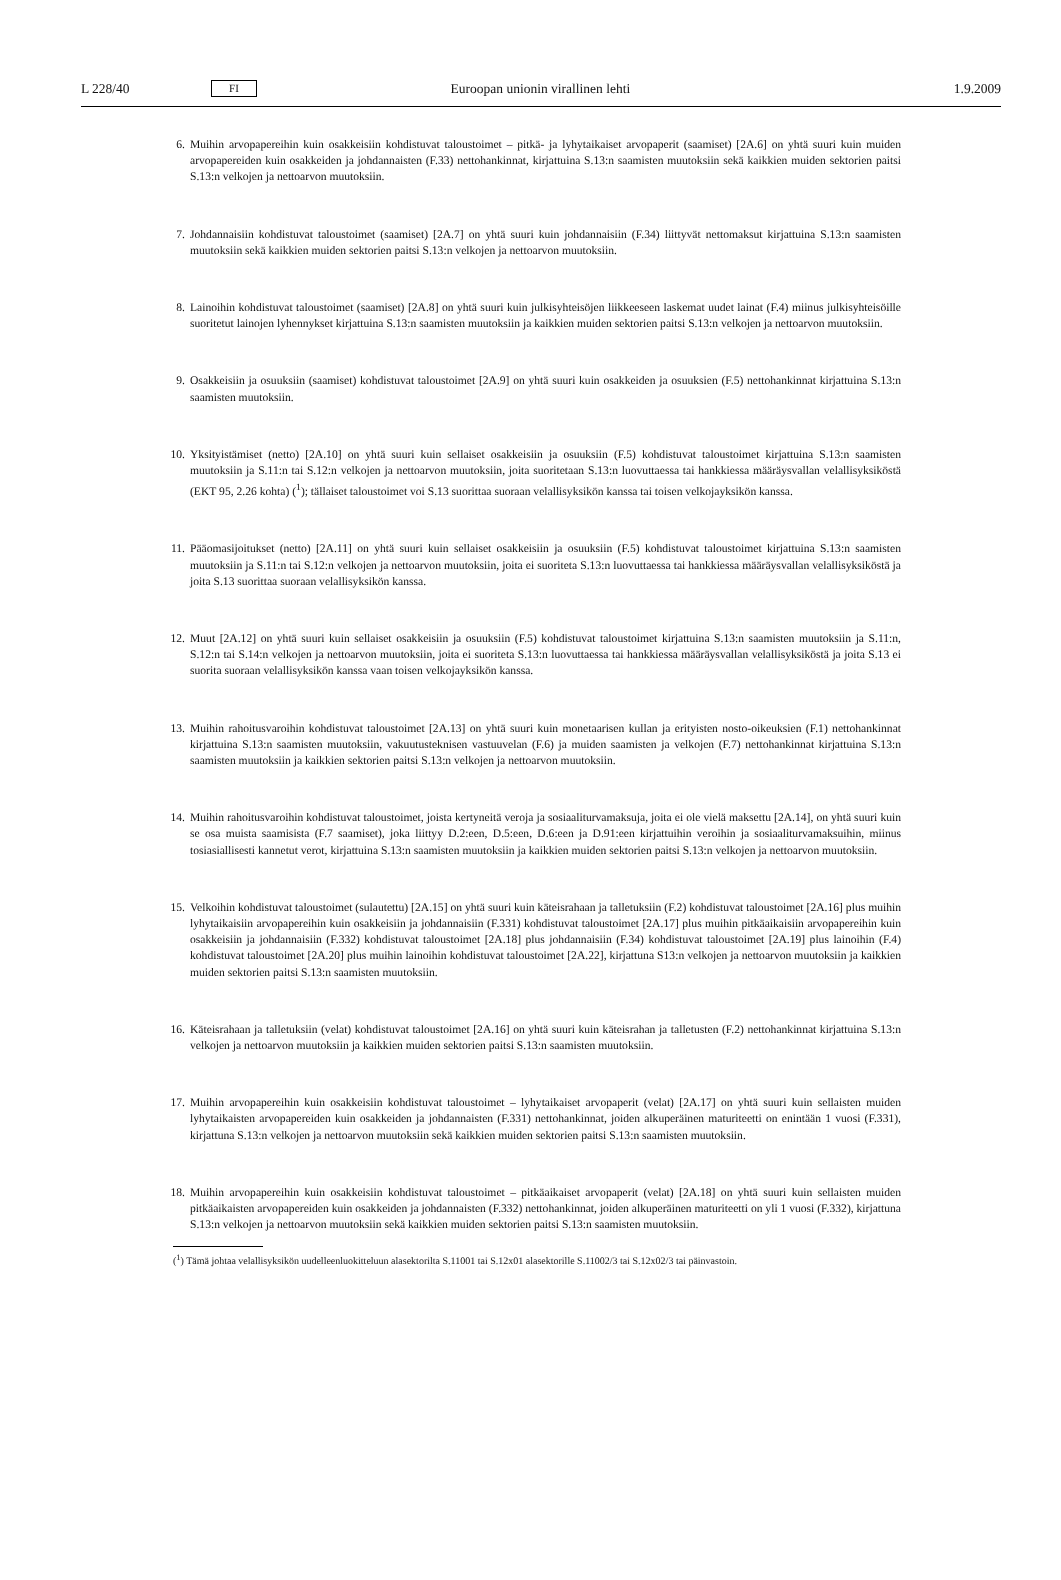L 228/40 FI Euroopan unionin virallinen lehti 1.9.2009
6. Muihin arvopapereihin kuin osakkeisiin kohdistuvat taloustoimet – pitkä- ja lyhytaikaiset arvopaperit (saamiset) [2A.6] on yhtä suuri kuin muiden arvopapereiden kuin osakkeiden ja johdannaisten (F.33) nettohankinnat, kirjattuina S.13:n saamisten muutoksiin sekä kaikkien muiden sektorien paitsi S.13:n velkojen ja nettoarvon muutoksiin.
7. Johdannaisiin kohdistuvat taloustoimet (saamiset) [2A.7] on yhtä suuri kuin johdannaisiin (F.34) liittyvät nettomaksut kirjattuina S.13:n saamisten muutoksiin sekä kaikkien muiden sektorien paitsi S.13:n velkojen ja nettoarvon muutoksiin.
8. Lainoihin kohdistuvat taloustoimet (saamiset) [2A.8] on yhtä suuri kuin julkisyhteisöjen liikkeeseen laskemat uudet lainat (F.4) miinus julkisyhteisöille suoritetut lainojen lyhennykset kirjattuina S.13:n saamisten muutoksiin ja kaikkien muiden sektorien paitsi S.13:n velkojen ja nettoarvon muutoksiin.
9. Osakkeisiin ja osuuksiin (saamiset) kohdistuvat taloustoimet [2A.9] on yhtä suuri kuin osakkeiden ja osuuksien (F.5) nettohankinnat kirjattuina S.13:n saamisten muutoksiin.
10. Yksityistämiset (netto) [2A.10] on yhtä suuri kuin sellaiset osakkeisiin ja osuuksiin (F.5) kohdistuvat taloustoimet kirjattuina S.13:n saamisten muutoksiin ja S.11:n tai S.12:n velkojen ja nettoarvon muutoksiin, joita suoritetaan S.13:n luovuttaessa tai hankkiessa määräysvallan velallisyksiköstä (EKT 95, 2.26 kohta) (<sup>1</sup>); tällaiset taloustoimet voi S.13 suorittaa suoraan velallisyksikön kanssa tai toisen velkojayksikön kanssa.
11. Pääomasijoitukset (netto) [2A.11] on yhtä suuri kuin sellaiset osakkeisiin ja osuuksiin (F.5) kohdistuvat taloustoimet kirjattuina S.13:n saamisten muutoksiin ja S.11:n tai S.12:n velkojen ja nettoarvon muutoksiin, joita ei suoriteta S.13:n luovuttaessa tai hankkiessa määräysvallan velallisyksiköstä ja joita S.13 suorittaa suoraan velallisyksikön kanssa.
12. Muut [2A.12] on yhtä suuri kuin sellaiset osakkeisiin ja osuuksiin (F.5) kohdistuvat taloustoimet kirjattuina S.13:n saamisten muutoksiin ja S.11:n, S.12:n tai S.14:n velkojen ja nettoarvon muutoksiin, joita ei suoriteta S.13:n luovuttaessa tai hankkiessa määräysvallan velallisyksiköstä ja joita S.13 ei suorita suoraan velallisyksikön kanssa vaan toisen velkojayksikön kanssa.
13. Muihin rahoitusvaroihin kohdistuvat taloustoimet [2A.13] on yhtä suuri kuin monetaarisen kullan ja erityisten nosto-oikeuksien (F.1) nettohankinnat kirjattuina S.13:n saamisten muutoksiin, vakuutusteknisen vastuuvelan (F.6) ja muiden saamisten ja velkojen (F.7) nettohankinnat kirjattuina S.13:n saamisten muutoksiin ja kaikkien sektorien paitsi S.13:n velkojen ja nettoarvon muutoksiin.
14. Muihin rahoitusvaroihin kohdistuvat taloustoimet, joista kertyneitä veroja ja sosiaaliturvamaksuja, joita ei ole vielä maksettu [2A.14], on yhtä suuri kuin se osa muista saamisista (F.7 saamiset), joka liittyy D.2:een, D.5:een, D.6:een ja D.91:een kirjattuihin veroihin ja sosiaaliturvamaksuihin, miinus tosiasiallisesti kannetut verot, kirjattuina S.13:n saamisten muutoksiin ja kaikkien muiden sektorien paitsi S.13:n velkojen ja nettoarvon muutoksiin.
15. Velkoihin kohdistuvat taloustoimet (sulautettu) [2A.15] on yhtä suuri kuin käteisrahaan ja talletuksiin (F.2) kohdistuvat taloustoimet [2A.16] plus muihin lyhytaikaisiin arvopapereihin kuin osakkeisiin ja johdannaisiin (F.331) kohdistuvat taloustoimet [2A.17] plus muihin pitkäaikaisiin arvopapereihin kuin osakkeisiin ja johdannaisiin (F.332) kohdistuvat taloustoimet [2A.18] plus johdannaisiin (F.34) kohdistuvat taloustoimet [2A.19] plus lainoihin (F.4) kohdistuvat taloustoimet [2A.20] plus muihin lainoihin kohdistuvat taloustoimet [2A.22], kirjattuna S13:n velkojen ja nettoarvon muutoksiin ja kaikkien muiden sektorien paitsi S.13:n saamisten muutoksiin.
16. Käteisrahaan ja talletuksiin (velat) kohdistuvat taloustoimet [2A.16] on yhtä suuri kuin käteisrahan ja talletusten (F.2) nettohankinnat kirjattuina S.13:n velkojen ja nettoarvon muutoksiin ja kaikkien muiden sektorien paitsi S.13:n saamisten muutoksiin.
17. Muihin arvopapereihin kuin osakkeisiin kohdistuvat taloustoimet – lyhytaikaiset arvopaperit (velat) [2A.17] on yhtä suuri kuin sellaisten muiden lyhytaikaisten arvopapereiden kuin osakkeiden ja johdannaisten (F.331) nettohankinnat, joiden alkuperäinen maturiteetti on enintään 1 vuosi (F.331), kirjattuna S.13:n velkojen ja nettoarvon muutoksiin sekä kaikkien muiden sektorien paitsi S.13:n saamisten muutoksiin.
18. Muihin arvopapereihin kuin osakkeisiin kohdistuvat taloustoimet – pitkäaikaiset arvopaperit (velat) [2A.18] on yhtä suuri kuin sellaisten muiden pitkäaikaisten arvopapereiden kuin osakkeiden ja johdannaisten (F.332) nettohankinnat, joiden alkuperäinen maturiteetti on yli 1 vuosi (F.332), kirjattuna S.13:n velkojen ja nettoarvon muutoksiin sekä kaikkien muiden sektorien paitsi S.13:n saamisten muutoksiin.
(<sup>1</sup>) Tämä johtaa velallisyksikön uudelleenluokitteluun alasektorilta S.11001 tai S.12x01 alasektorille S.11002/3 tai S.12x02/3 tai päinvastoin.